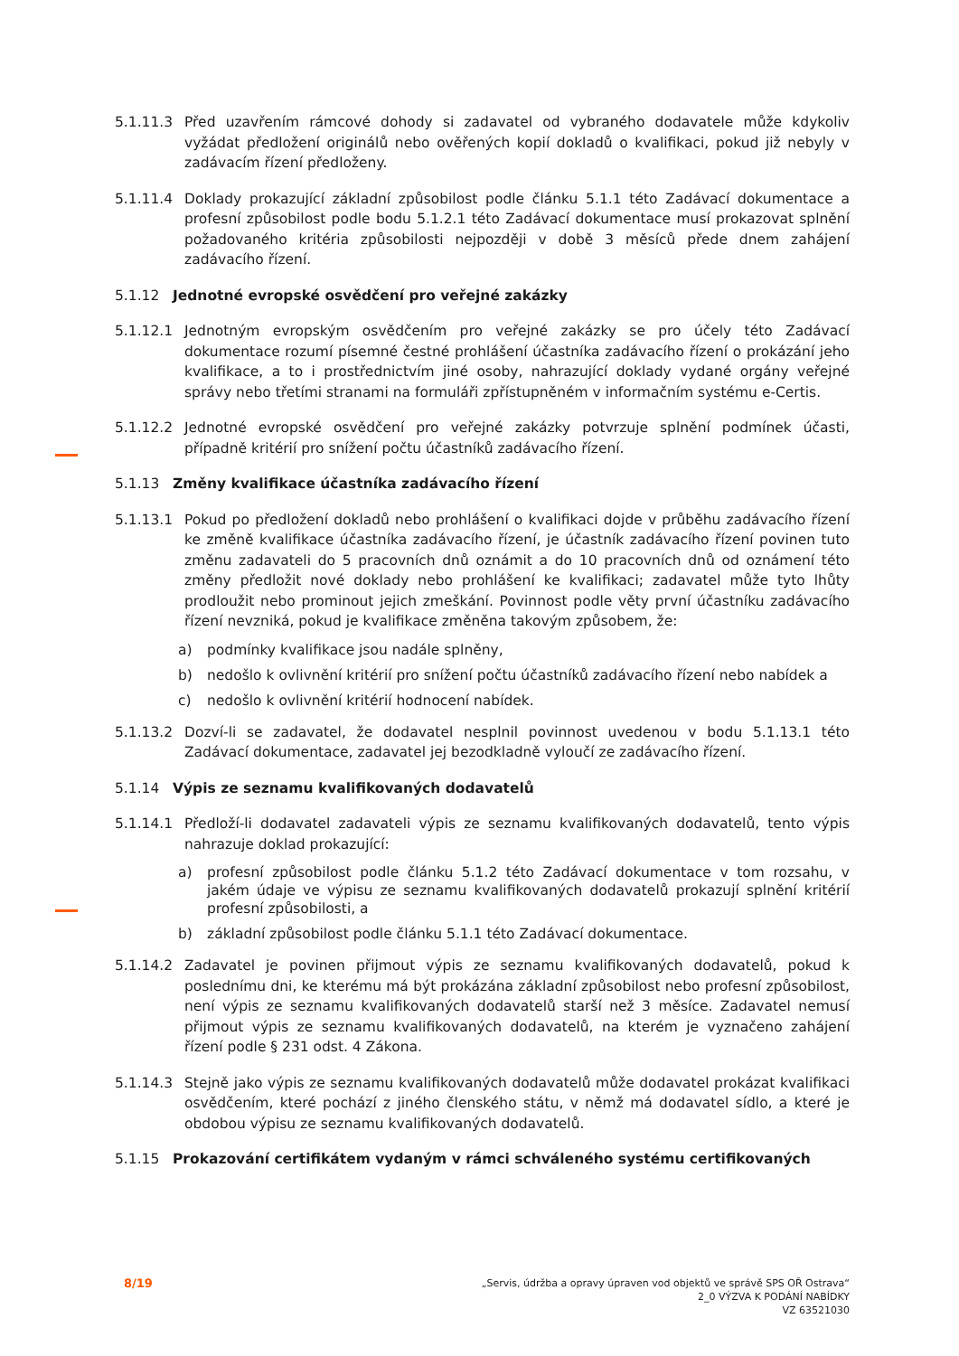5.1.11.3 Před uzavřením rámcové dohody si zadavatel od vybraného dodavatele může kdykoliv vyžádat předložení originálů nebo ověřených kopií dokladů o kvalifikaci, pokud již nebyly v zadávacím řízení předloženy.
5.1.11.4 Doklady prokazující základní způsobilost podle článku 5.1.1 této Zadávací dokumentace a profesní způsobilost podle bodu 5.1.2.1 této Zadávací dokumentace musí prokazovat splnění požadovaného kritéria způsobilosti nejpozději v době 3 měsíců přede dnem zahájení zadávacího řízení.
5.1.12 Jednotné evropské osvědčení pro veřejné zakázky
5.1.12.1 Jednotným evropským osvědčením pro veřejné zakázky se pro účely této Zadávací dokumentace rozumí písemné čestné prohlášení účastníka zadávacího řízení o prokázání jeho kvalifikace, a to i prostřednictvím jiné osoby, nahrazující doklady vydané orgány veřejné správy nebo třetími stranami na formuláři zpřístupněném v informačním systému e-Certis.
5.1.12.2 Jednotné evropské osvědčení pro veřejné zakázky potvrzuje splnění podmínek účasti, případně kritérií pro snížení počtu účastníků zadávacího řízení.
5.1.13 Změny kvalifikace účastníka zadávacího řízení
5.1.13.1 Pokud po předložení dokladů nebo prohlášení o kvalifikaci dojde v průběhu zadávacího řízení ke změně kvalifikace účastníka zadávacího řízení, je účastník zadávacího řízení povinen tuto změnu zadavateli do 5 pracovních dnů oznámit a do 10 pracovních dnů od oznámení této změny předložit nové doklady nebo prohlášení ke kvalifikaci; zadavatel může tyto lhůty prodloužit nebo prominout jejich zmeškání. Povinnost podle věty první účastníku zadávacího řízení nevzniká, pokud je kvalifikace změněna takovým způsobem, že:
a) podmínky kvalifikace jsou nadále splněny,
b) nedošlo k ovlivnění kritérií pro snížení počtu účastníků zadávacího řízení nebo nabídek a
c) nedošlo k ovlivnění kritérií hodnocení nabídek.
5.1.13.2 Dozví-li se zadavatel, že dodavatel nesplnil povinnost uvedenou v bodu 5.1.13.1 této Zadávací dokumentace, zadavatel jej bezodkladně vyloučí ze zadávacího řízení.
5.1.14 Výpis ze seznamu kvalifikovaných dodavatelů
5.1.14.1 Předloží-li dodavatel zadavateli výpis ze seznamu kvalifikovaných dodavatelů, tento výpis nahrazuje doklad prokazující:
a) profesní způsobilost podle článku 5.1.2 této Zadávací dokumentace v tom rozsahu, v jakém údaje ve výpisu ze seznamu kvalifikovaných dodavatelů prokazují splnění kritérií profesní způsobilosti, a
b) základní způsobilost podle článku 5.1.1 této Zadávací dokumentace.
5.1.14.2 Zadavatel je povinen přijmout výpis ze seznamu kvalifikovaných dodavatelů, pokud k poslednímu dni, ke kterému má být prokázána základní způsobilost nebo profesní způsobilost, není výpis ze seznamu kvalifikovaných dodavatelů starší než 3 měsíce. Zadavatel nemusí přijmout výpis ze seznamu kvalifikovaných dodavatelů, na kterém je vyznačeno zahájení řízení podle § 231 odst. 4 Zákona.
5.1.14.3 Stejně jako výpis ze seznamu kvalifikovaných dodavatelů může dodavatel prokázat kvalifikaci osvědčením, které pochází z jiného členského státu, v němž má dodavatel sídlo, a které je obdobou výpisu ze seznamu kvalifikovaných dodavatelů.
5.1.15 Prokazování certifikátem vydaným v rámci schváleného systému certifikovaných
8/19
„Servis, údržba a opravy úpraven vod objektů ve správě SPS OŘ Ostrava“
2_0 VÝZVA K PODÁNÍ NABÍDKY
VZ 63521030